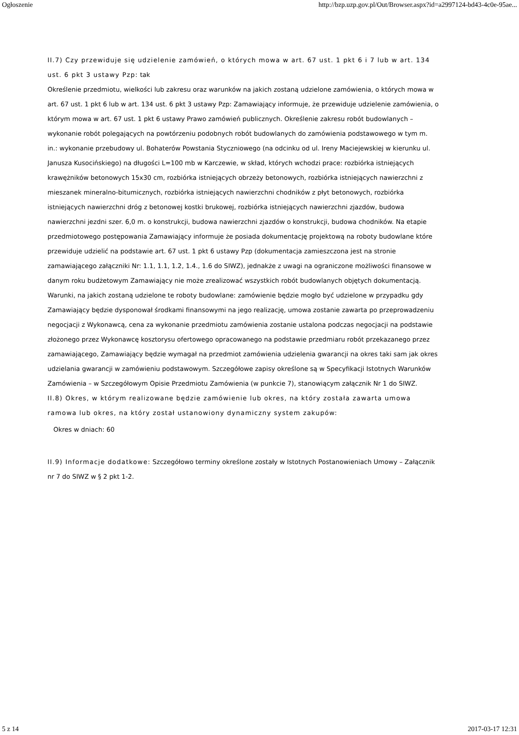Ogłoszenie http://bzp.uzp.gov.pl/Out/Browser.aspx?id=a2997124-bd43-4c0e-95ae...
II.7) Czy przewiduje się udzielenie zamówień, o których mowa w art. 67 ust. 1 pkt 6 i 7 lub w art. 134 ust. 6 pkt 3 ustawy Pzp: tak
Określenie przedmiotu, wielkości lub zakresu oraz warunków na jakich zostaną udzielone zamówienia, o których mowa w art. 67 ust. 1 pkt 6 lub w art. 134 ust. 6 pkt 3 ustawy Pzp: Zamawiający informuje, że przewiduje udzielenie zamówienia, o którym mowa w art. 67 ust. 1 pkt 6 ustawy Prawo zamówień publicznych. Określenie zakresu robót budowlanych – wykonanie robót polegających na powtórzeniu podobnych robót budowlanych do zamówienia podstawowego w tym m. in.: wykonanie przebudowy ul. Bohaterów Powstania Styczniowego (na odcinku od ul. Ireny Maciejewskiej w kierunku ul. Janusza Kusocińskiego) na długości L=100 mb w Karczewie, w skład, których wchodzi prace: rozbiórka istniejących krawężników betonowych 15x30 cm, rozbiórka istniejących obrzeży betonowych, rozbiórka istniejących nawierzchni z mieszanek mineralno-bitumicznych, rozbiórka istniejących nawierzchni chodników z płyt betonowych, rozbiórka istniejących nawierzchni dróg z betonowej kostki brukowej, rozbiórka istniejących nawierzchni zjazdów, budowa nawierzchni jezdni szer. 6,0 m. o konstrukcji, budowa nawierzchni zjazdów o konstrukcji, budowa chodników. Na etapie przedmiotowego postępowania Zamawiający informuje że posiada dokumentację projektową na roboty budowlane które przewiduje udzielić na podstawie art. 67 ust. 1 pkt 6 ustawy Pzp (dokumentacja zamieszczona jest na stronie zamawiającego załączniki Nr: 1.1, 1.1, 1.2, 1.4., 1.6 do SIWZ), jednakże z uwagi na ograniczone możliwości finansowe w danym roku budżetowym Zamawiający nie może zrealizować wszystkich robót budowlanych objętych dokumentacją. Warunki, na jakich zostaną udzielone te roboty budowlane: zamówienie będzie mogło być udzielone w przypadku gdy Zamawiający będzie dysponował środkami finansowymi na jego realizację, umowa zostanie zawarta po przeprowadzeniu negocjacji z Wykonawcą, cena za wykonanie przedmiotu zamówienia zostanie ustalona podczas negocjacji na podstawie złożonego przez Wykonawcę kosztorysu ofertowego opracowanego na podstawie przedmiaru robót przekazanego przez zamawiającego, Zamawiający będzie wymagał na przedmiot zamówienia udzielenia gwarancji na okres taki sam jak okres udzielania gwarancji w zamówieniu podstawowym. Szczegółowe zapisy określone są w Specyfikacji Istotnych Warunków Zamówienia – w Szczegółowym Opisie Przedmiotu Zamówienia (w punkcie 7), stanowiącym załącznik Nr 1 do SIWZ.
II.8) Okres, w którym realizowane będzie zamówienie lub okres, na który została zawarta umowa ramowa lub okres, na który został ustanowiony dynamiczny system zakupów:
Okres w dniach: 60
II.9) Informacje dodatkowe: Szczegółowo terminy określone zostały w Istotnych Postanowieniach Umowy – Załącznik nr 7 do SIWZ w § 2 pkt 1-2.
5 z 14 2017-03-17 12:31